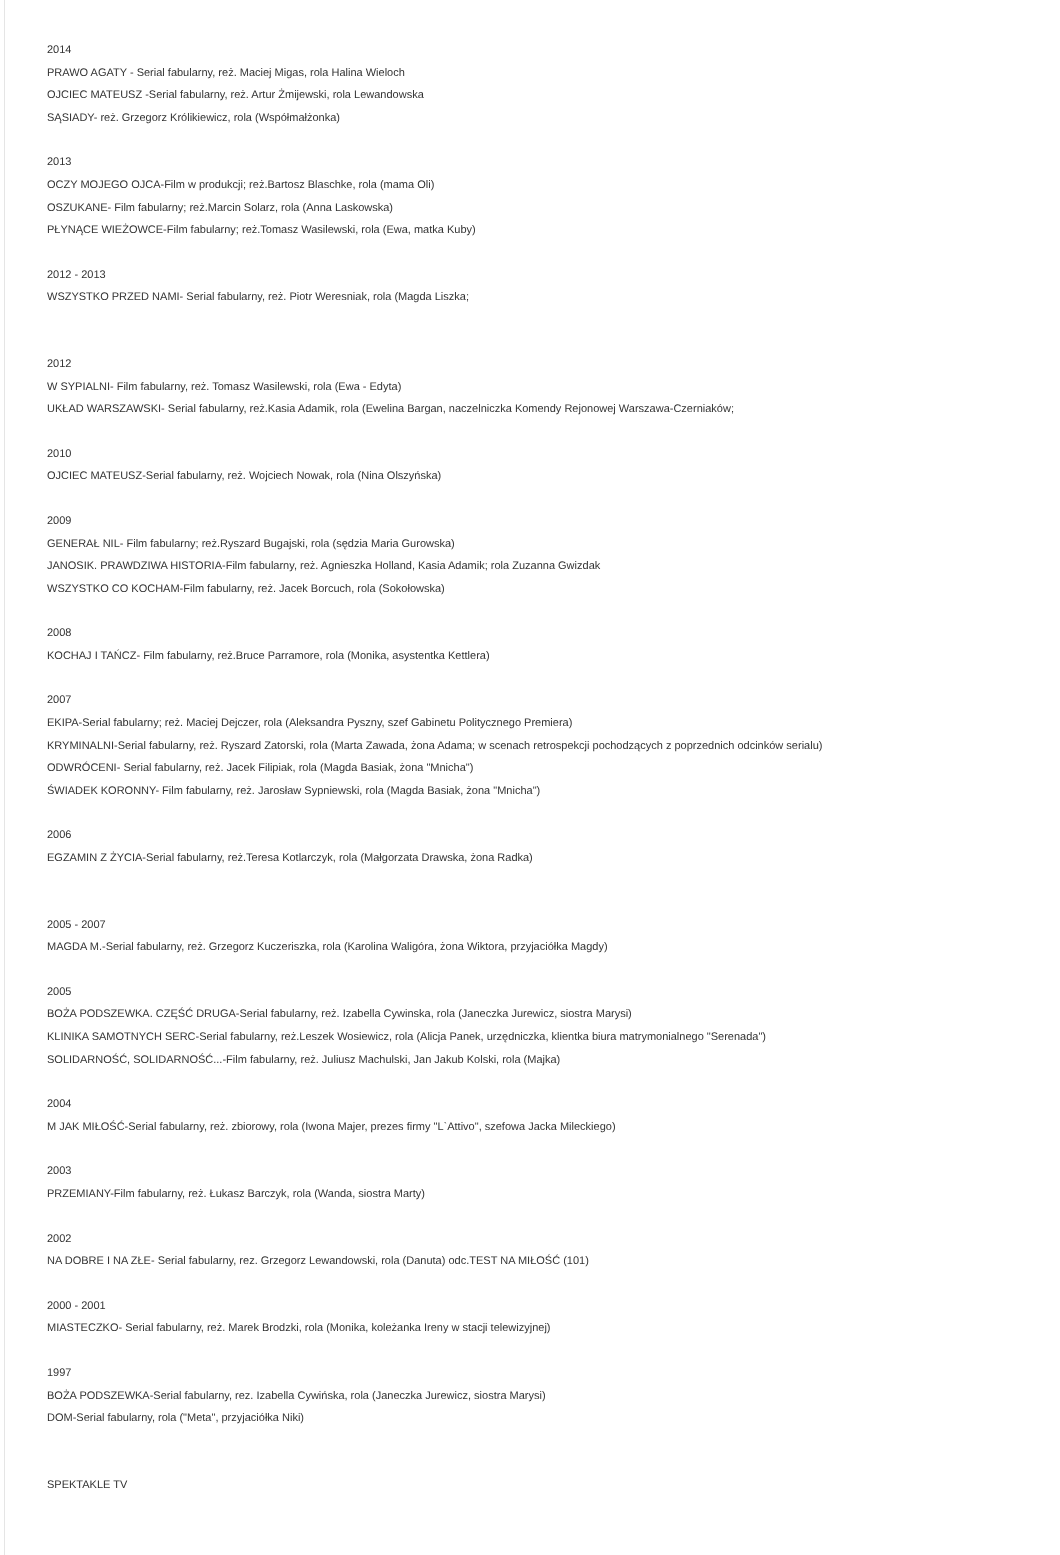2014
PRAWO AGATY - Serial fabularny, reż. Maciej Migas, rola Halina Wieloch
OJCIEC MATEUSZ -Serial fabularny, reż. Artur Żmijewski, rola Lewandowska
SĄSIADY- reż. Grzegorz Królikiewicz, rola (Współmałżonka)
2013
OCZY MOJEGO OJCA-Film w produkcji; reż.Bartosz Blaschke, rola (mama Oli)
OSZUKANE- Film fabularny; reż.Marcin Solarz, rola (Anna Laskowska)
PŁYNĄCE WIEŻOWCE-Film fabularny; reż.Tomasz Wasilewski, rola (Ewa, matka Kuby)
2012 - 2013
WSZYSTKO PRZED NAMI- Serial fabularny, reż. Piotr Weresniak, rola (Magda Liszka;
2012
W SYPIALNI- Film fabularny, reż. Tomasz Wasilewski, rola (Ewa - Edyta)
UKŁAD WARSZAWSKI- Serial fabularny, reż.Kasia Adamik, rola (Ewelina Bargan, naczelniczka Komendy Rejonowej Warszawa-Czerniaków;
2010
OJCIEC MATEUSZ-Serial fabularny, reż. Wojciech Nowak, rola (Nina Olszyńska)
2009
GENERAŁ NIL- Film fabularny; reż.Ryszard Bugajski, rola (sędzia Maria Gurowska)
JANOSIK. PRAWDZIWA HISTORIA-Film fabularny, reż. Agnieszka Holland, Kasia Adamik; rola Zuzanna Gwizdak
WSZYSTKO CO KOCHAM-Film fabularny, reż. Jacek Borcuch, rola (Sokołowska)
2008
KOCHAJ I TAŃCZ- Film fabularny, reż.Bruce Parramore, rola (Monika, asystentka Kettlera)
2007
EKIPA-Serial fabularny; reż. Maciej Dejczer, rola (Aleksandra Pyszny, szef Gabinetu Politycznego Premiera)
KRYMINALNI-Serial fabularny, reż. Ryszard Zatorski, rola (Marta Zawada, żona Adama; w scenach retrospekcji pochodzących z poprzednich odcinków serialu)
ODWRÓCENI- Serial fabularny, reż. Jacek Filipiak, rola (Magda Basiak, żona "Mnicha")
ŚWIADEK KORONNY- Film fabularny, reż. Jarosław Sypniewski, rola (Magda Basiak, żona "Mnicha")
2006
EGZAMIN Z ŻYCIA-Serial fabularny, reż.Teresa Kotlarczyk, rola (Małgorzata Drawska, żona Radka)
2005 - 2007
MAGDA M.-Serial fabularny, reż. Grzegorz Kuczeriszka, rola (Karolina Waligóra, żona Wiktora, przyjaciółka Magdy)
2005
BOŻA PODSZEWKA. CZĘŚĆ DRUGA-Serial fabularny, reż. Izabella Cywinska, rola (Janeczka Jurewicz, siostra Marysi)
KLINIKA SAMOTNYCH SERC-Serial fabularny, reż.Leszek Wosiewicz, rola (Alicja Panek, urzędniczka, klientka biura matrymonialnego "Serenada")
SOLIDARNOŚĆ, SOLIDARNOŚĆ...-Film fabularny, reż. Juliusz Machulski, Jan Jakub Kolski, rola (Majka)
2004
M JAK MIŁOŚĆ-Serial fabularny, reż. zbiorowy, rola (Iwona Majer, prezes firmy "L`Attivo", szefowa Jacka Mileckiego)
2003
PRZEMIANY-Film fabularny, reż. Łukasz Barczyk, rola (Wanda, siostra Marty)
2002
NA DOBRE I NA ZŁE- Serial fabularny, rez. Grzegorz Lewandowski, rola (Danuta) odc.TEST NA MIŁOŚĆ (101)
2000 - 2001
MIASTECZKO- Serial fabularny, reż. Marek Brodzki, rola (Monika, koleżanka Ireny w stacji telewizyjnej)
1997
BOŻA PODSZEWKA-Serial fabularny, rez. Izabella Cywińska, rola (Janeczka Jurewicz, siostra Marysi)
DOM-Serial fabularny, rola ("Meta", przyjaciółka Niki)
SPEKTAKLE TV